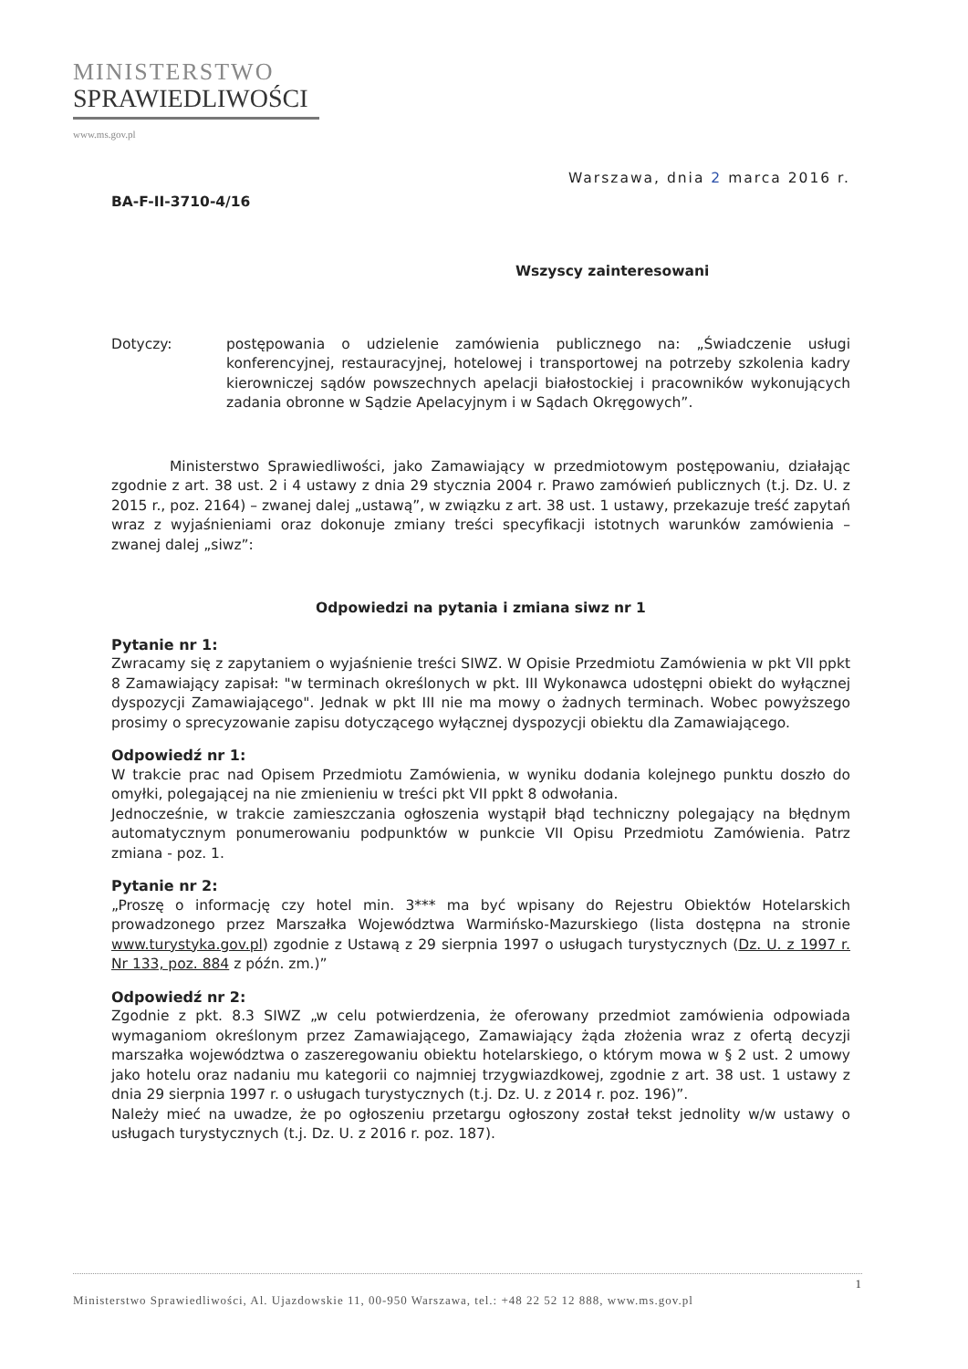MINISTERSTWO
SPRAWIEDLIWOŚCI
www.ms.gov.pl
Warszawa, dnia 2 marca 2016 r.
BA-F-II-3710-4/16
Wszyscy zainteresowani
Dotyczy: postępowania o udzielenie zamówienia publicznego na: „Świadczenie usługi konferencyjnej, restauracyjnej, hotelowej i transportowej na potrzeby szkolenia kadry kierowniczej sądów powszechnych apelacji białostockiej i pracowników wykonujących zadania obronne w Sądzie Apelacyjnym i w Sądach Okręgowych”.
Ministerstwo Sprawiedliwości, jako Zamawiający w przedmiotowym postępowaniu, działając zgodnie z art. 38 ust. 2 i 4 ustawy z dnia 29 stycznia 2004 r. Prawo zamówień publicznych (t.j. Dz. U. z 2015 r., poz. 2164) – zwanej dalej „ustawą”, w związku z art. 38 ust. 1 ustawy, przekazuje treść zapytań wraz z wyjaśnieniami oraz dokonuje zmiany treści specyfikacji istotnych warunków zamówienia – zwanej dalej „siwz”:
Odpowiedzi na pytania i zmiana siwz nr 1
Pytanie nr 1:
Zwracamy się z zapytaniem o wyjaśnienie treści SIWZ. W Opisie Przedmiotu Zamówienia w pkt VII ppkt 8 Zamawiający zapisał: "w terminach określonych w pkt. III Wykonawca udostępni obiekt do wyłącznej dyspozycji Zamawiającego". Jednak w pkt III nie ma mowy o żadnych terminach. Wobec powyższego prosimy o sprecyzowanie zapisu dotyczącego wyłącznej dyspozycji obiektu dla Zamawiającego.
Odpowiedź nr 1:
W trakcie prac nad Opisem Przedmiotu Zamówienia, w wyniku dodania kolejnego punktu doszło do omyłki, polegającej na nie zmienieniu w treści pkt VII ppkt 8 odwołania.
Jednocześnie, w trakcie zamieszczania ogłoszenia wystąpił błąd techniczny polegający na błędnym automatycznym ponumerowaniu podpunktów w punkcie VII Opisu Przedmiotu Zamówienia. Patrz zmiana - poz. 1.
Pytanie nr 2:
„Proszę o informację czy hotel min. 3*** ma być wpisany do Rejestru Obiektów Hotelarskich prowadzonego przez Marszałka Województwa Warmińsko-Mazurskiego (lista dostępna na stronie www.turystyka.gov.pl) zgodnie z Ustawą z 29 sierpnia 1997 o usługach turystycznych (Dz. U. z 1997 r. Nr 133, poz. 884 z późn. zm.)”
Odpowiedź nr 2:
Zgodnie z pkt. 8.3 SIWZ „w celu potwierdzenia, że oferowany przedmiot zamówienia odpowiada wymaganiom określonym przez Zamawiającego, Zamawiający żąda złożenia wraz z ofertą decyzji marszałka województwa o zaszeregowaniu obiektu hotelarskiego, o którym mowa w § 2 ust. 2 umowy jako hotelu oraz nadaniu mu kategorii co najmniej trzygwiazdkowej, zgodnie z art. 38 ust. 1 ustawy z dnia 29 sierpnia 1997 r. o usługach turystycznych (t.j. Dz. U. z 2014 r. poz. 196)”.
Należy mieć na uwadze, że po ogłoszeniu przetargu ogłoszony został tekst jednolity w/w ustawy o usługach turystycznych (t.j. Dz. U. z 2016 r. poz. 187).
1
Ministerstwo Sprawiedliwości, Al. Ujazdowskie 11, 00-950 Warszawa, tel.: +48 22 52 12 888, www.ms.gov.pl